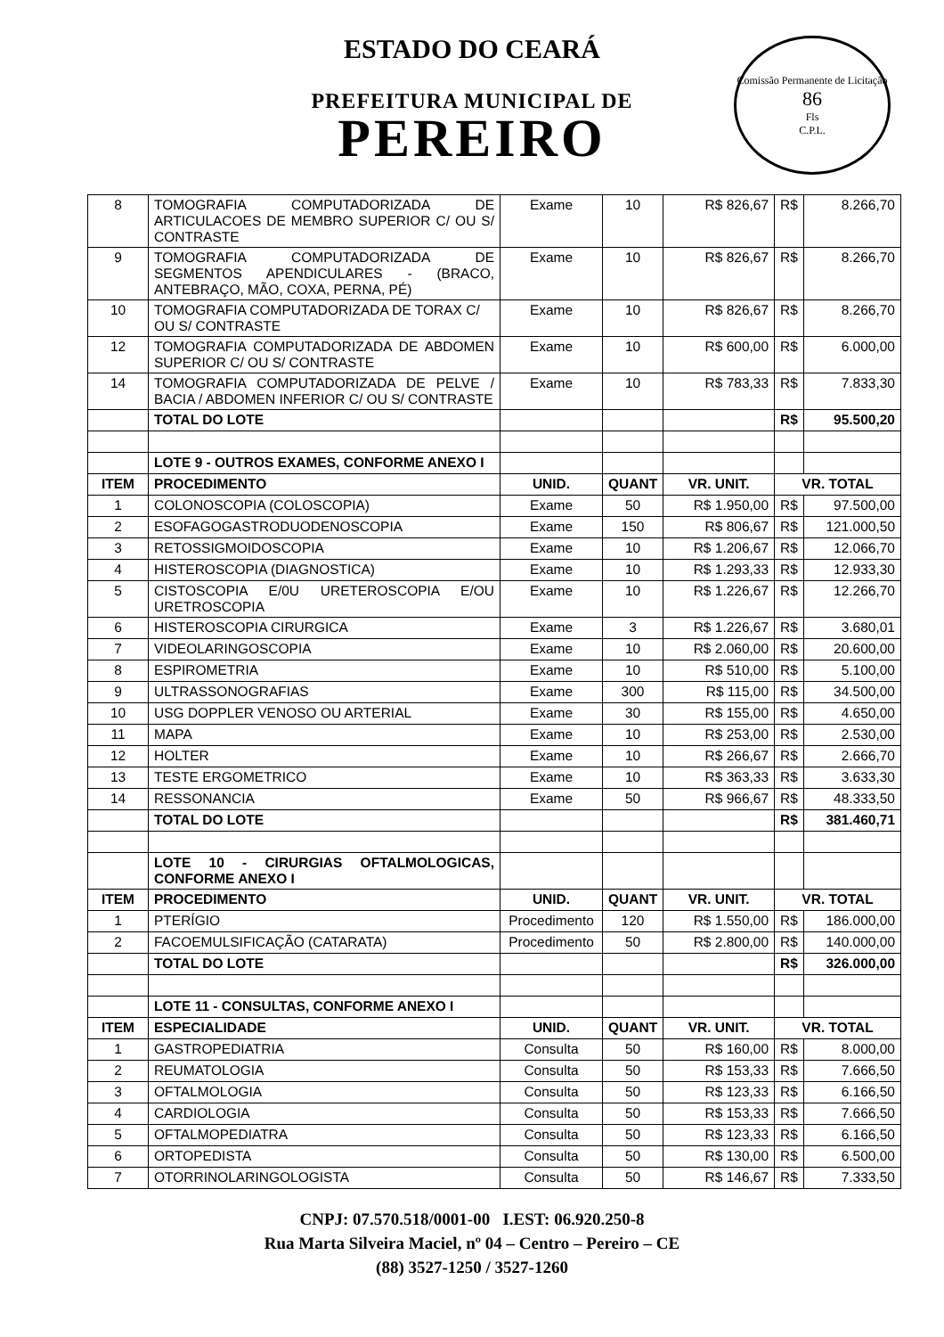ESTADO DO CEARÁ
PREFEITURA MUNICIPAL DE
PEREIRO
Comissão Permanente de Licitação
86
Fls
C.P.L.
| 8 | TOMOGRAFIA COMPUTADORIZADA DE ARTICULACOES DE MEMBRO SUPERIOR C/ OU S/ CONTRASTE | Exame | 10 | R$ 826,67 | R$ | 8.266,70 |
| 9 | TOMOGRAFIA COMPUTADORIZADA DE SEGMENTOS APENDICULARES - (BRACO, ANTEBRAÇO, MÃO, COXA, PERNA, PÉ) | Exame | 10 | R$ 826,67 | R$ | 8.266,70 |
| 10 | TOMOGRAFIA COMPUTADORIZADA DE TORAX C/ OU S/ CONTRASTE | Exame | 10 | R$ 826,67 | R$ | 8.266,70 |
| 12 | TOMOGRAFIA COMPUTADORIZADA DE ABDOMEN SUPERIOR C/ OU S/ CONTRASTE | Exame | 10 | R$ 600,00 | R$ | 6.000,00 |
| 14 | TOMOGRAFIA COMPUTADORIZADA DE PELVE / BACIA / ABDOMEN INFERIOR C/ OU S/ CONTRASTE | Exame | 10 | R$ 783,33 | R$ | 7.833,30 |
| | TOTAL DO LOTE | | | | R$ | 95.500,20 |
| | LOTE 9 - OUTROS EXAMES, CONFORME ANEXO I | | | | | |
| ITEM | PROCEDIMENTO | UNID. | QUANT | VR. UNIT. | VR. TOTAL | |
| 1 | COLONOSCOPIA (COLOSCOPIA) | Exame | 50 | R$ 1.950,00 | R$ | 97.500,00 |
| 2 | ESOFAGOGASTRODUODENOSCOPIA | Exame | 150 | R$ 806,67 | R$ | 121.000,50 |
| 3 | RETOSSIGMOIDOSCOPIA | Exame | 10 | R$ 1.206,67 | R$ | 12.066,70 |
| 4 | HISTEROSCOPIA (DIAGNOSTICA) | Exame | 10 | R$ 1.293,33 | R$ | 12.933,30 |
| 5 | CISTOSCOPIA E/0U URETEROSCOPIA E/OU URETROSCOPIA | Exame | 10 | R$ 1.226,67 | R$ | 12.266,70 |
| 6 | HISTEROSCOPIA CIRURGICA | Exame | 3 | R$ 1.226,67 | R$ | 3.680,01 |
| 7 | VIDEOLARINGOSCOPIA | Exame | 10 | R$ 2.060,00 | R$ | 20.600,00 |
| 8 | ESPIROMETRIA | Exame | 10 | R$ 510,00 | R$ | 5.100,00 |
| 9 | ULTRASSONOGRAFIAS | Exame | 300 | R$ 115,00 | R$ | 34.500,00 |
| 10 | USG DOPPLER VENOSO OU ARTERIAL | Exame | 30 | R$ 155,00 | R$ | 4.650,00 |
| 11 | MAPA | Exame | 10 | R$ 253,00 | R$ | 2.530,00 |
| 12 | HOLTER | Exame | 10 | R$ 266,67 | R$ | 2.666,70 |
| 13 | TESTE ERGOMETRICO | Exame | 10 | R$ 363,33 | R$ | 3.633,30 |
| 14 | RESSONANCIA | Exame | 50 | R$ 966,67 | R$ | 48.333,50 |
| | TOTAL DO LOTE | | | | R$ | 381.460,71 |
| | LOTE 10 - CIRURGIAS OFTALMOLOGICAS, CONFORME ANEXO I | | | | | |
| ITEM | PROCEDIMENTO | UNID. | QUANT | VR. UNIT. | VR. TOTAL | |
| 1 | PTERÍGIO | Procedimento | 120 | R$ 1.550,00 | R$ | 186.000,00 |
| 2 | FACOEMULSIFICAÇÃO (CATARATA) | Procedimento | 50 | R$ 2.800,00 | R$ | 140.000,00 |
| | TOTAL DO LOTE | | | | R$ | 326.000,00 |
| | LOTE 11 - CONSULTAS, CONFORME ANEXO I | | | | | |
| ITEM | ESPECIALIDADE | UNID. | QUANT | VR. UNIT. | VR. TOTAL | |
| 1 | GASTROPEDIATRIA | Consulta | 50 | R$ 160,00 | R$ | 8.000,00 |
| 2 | REUMATOLOGIA | Consulta | 50 | R$ 153,33 | R$ | 7.666,50 |
| 3 | OFTALMOLOGIA | Consulta | 50 | R$ 123,33 | R$ | 6.166,50 |
| 4 | CARDIOLOGIA | Consulta | 50 | R$ 153,33 | R$ | 7.666,50 |
| 5 | OFTALMOPEDIATRA | Consulta | 50 | R$ 123,33 | R$ | 6.166,50 |
| 6 | ORTOPEDISTA | Consulta | 50 | R$ 130,00 | R$ | 6.500,00 |
| 7 | OTORRINOLARINGOLOGISTA | Consulta | 50 | R$ 146,67 | R$ | 7.333,50 |
CNPJ: 07.570.518/0001-00 I.EST: 06.920.250-8
Rua Marta Silveira Maciel, nº 04 – Centro – Pereiro – CE
(88) 3527-1250 / 3527-1260